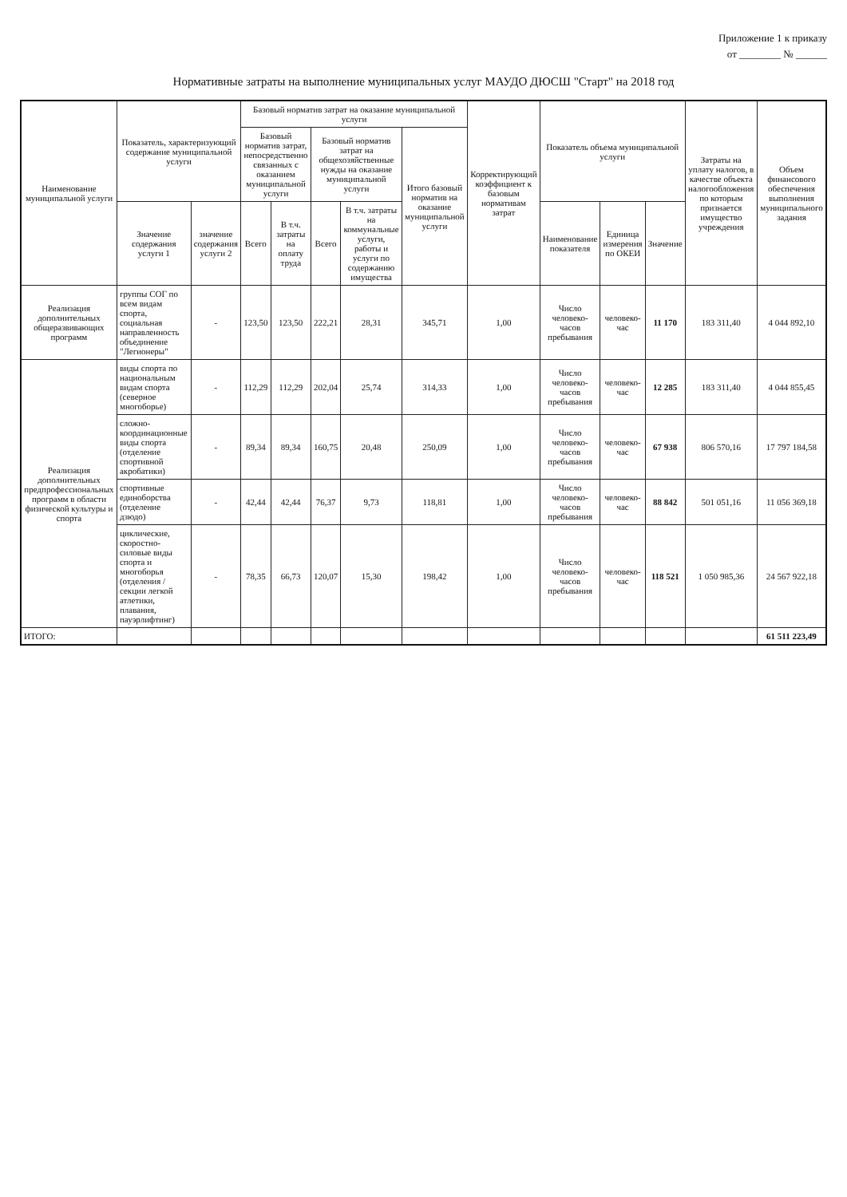Приложение 1 к приказу
от ________ № ______
Нормативные затраты на выполнение муниципальных услуг МАУДО ДЮСШ "Старт" на 2018 год
| Наименование муниципальной услуги | Показатель, характеризующий содержание муниципальной услуги | | Базовый норматив затрат на оказание муниципальной услуги | | | | | Корректирующий коэффициент к базовым нормативам затрат | Показатель объема муниципальной услуги | | | Затраты на уплату налогов, в качестве объекта налогообложения по которым признается имущество учреждения | Объем финансового обеспечения выполнения муниципального задания |
| --- | --- | --- | --- | --- | --- | --- | --- | --- | --- | --- | --- | --- | --- |
| | | | Базовый норматив затрат, непосредственно связанных с оказанием муниципальной услуги | | Базовый норматив затрат на общехозяйственные нужды на оказание муниципальной услуги | | Итого базовый норматив на оказание муниципальной услуги | | | | | | |
| | Значение содержания услуги 1 | значение содержания услуги 2 | Всего | В т.ч. затраты на оплату труда | Всего | В т.ч. затраты на коммунальные услуги, работы и услуги по содержанию имущества | | | Наименование показателя | Единица измерения по ОКЕИ | Значение | | |
| Реализация дополнительных общеразвивающих программ | группы СОГ по всем видам спорта, социальная направленность объединение "Легионеры" | - | 123,50 | 123,50 | 222,21 | 28,31 | 345,71 | 1,00 | Число человеко-часов пребывания | человеко-час | 11 170 | 183 311,40 | 4 044 892,10 |
| Реализация дополнительных предпрофессиональных программ в области физической культуры и спорта | виды спорта по национальным видам спорта (северное многоборье) | - | 112,29 | 112,29 | 202,04 | 25,74 | 314,33 | 1,00 | Число человеко-часов пребывания | человеко-час | 12 285 | 183 311,40 | 4 044 855,45 |
| | сложно-координационные виды спорта (отделение спортивной акробатики) | - | 89,34 | 89,34 | 160,75 | 20,48 | 250,09 | 1,00 | Число человеко-часов пребывания | человеко-час | 67 938 | 806 570,16 | 17 797 184,58 |
| | спортивные единоборства (отделение дзюдо) | - | 42,44 | 42,44 | 76,37 | 9,73 | 118,81 | 1,00 | Число человеко-часов пребывания | человеко-час | 88 842 | 501 051,16 | 11 056 369,18 |
| | циклические, скоростно-силовые виды спорта и многоборья (отделения / секции легкой атлетики, плавания, пауэрлифтинг) | - | 78,35 | 66,73 | 120,07 | 15,30 | 198,42 | 1,00 | Число человеко-часов пребывания | человеко-час | 118 521 | 1 050 985,36 | 24 567 922,18 |
| ИТОГО: | | | | | | | | | | | | | 61 511 223,49 |